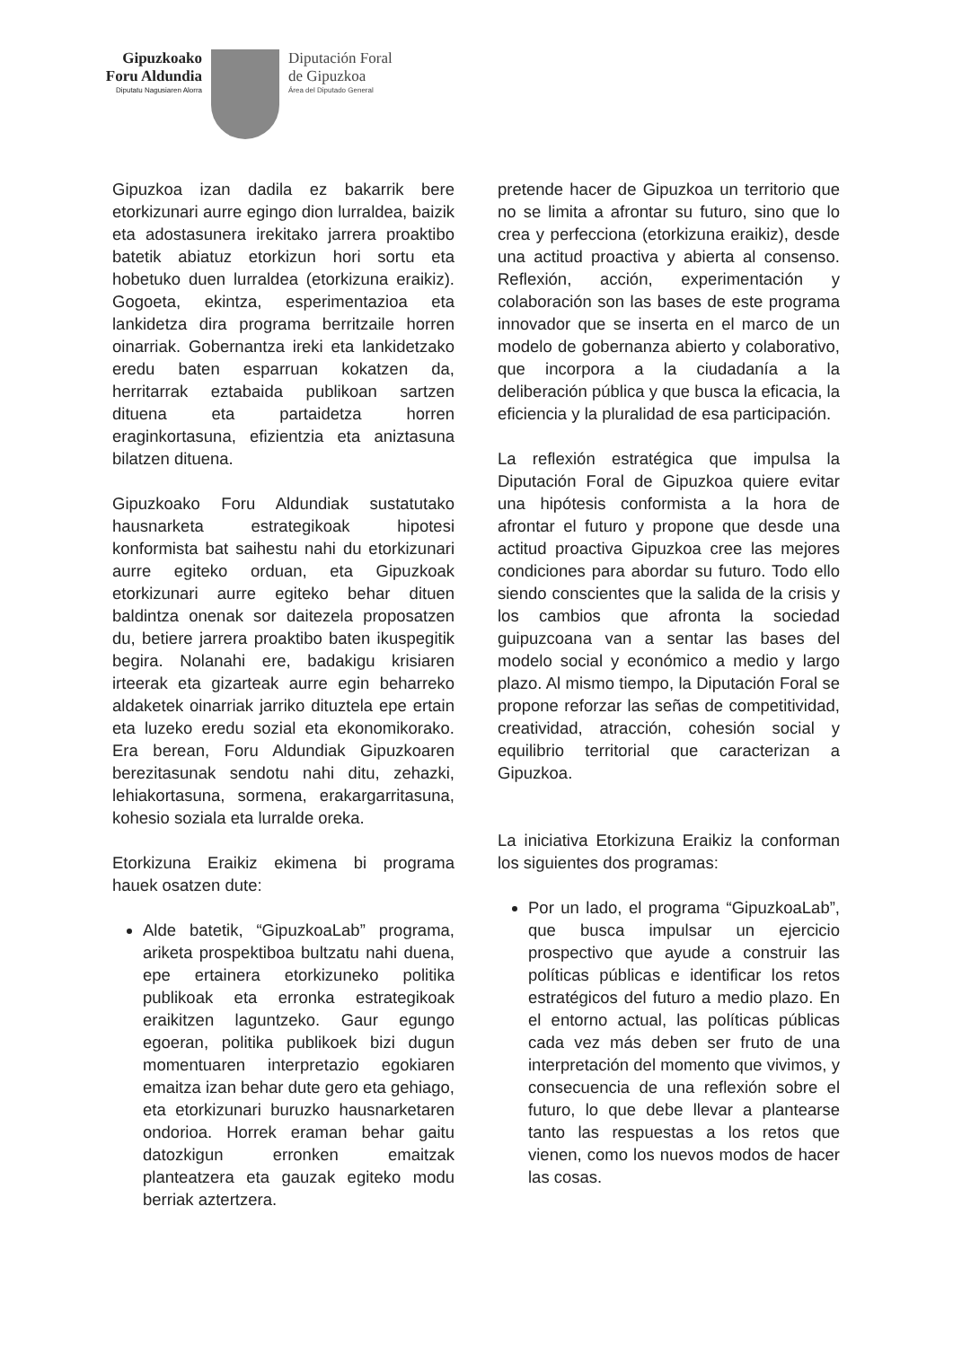Gipuzkoako
Foru Aldundia
Diputatu Nagusiaren Alorra
Diputación Foral
de Gipuzkoa
Área del Diputado General
Gipuzkoa izan dadila ez bakarrik bere etorkizunari aurre egingo dion lurraldea, baizik eta adostasunera irekitako jarrera proaktibo batetik abiatuz etorkizun hori sortu eta hobetuko duen lurraldea (etorkizuna eraikiz). Gogoeta, ekintza, esperimentazioa eta lankidetza dira programa berritzaile horren oinarriak. Gobernantza ireki eta lankidetzako eredu baten esparruan kokatzen da, herritarrak eztabaida publikoan sartzen dituena eta partaidetza horren eraginkortasuna, efizientzia eta aniztasuna bilatzen dituena.
Gipuzkoako Foru Aldundiak sustatutako hausnarketa estrategikoak hipotesi konformista bat saihestu nahi du etorkizunari aurre egiteko orduan, eta Gipuzkoak etorkizunari aurre egiteko behar dituen baldintza onenak sor daitezela proposatzen du, betiere jarrera proaktibo baten ikuspegitik begira. Nolanahi ere, badakigu krisiaren irteerak eta gizarteak aurre egin beharreko aldaketek oinarriak jarriko dituztela epe ertain eta luzeko eredu sozial eta ekonomikorako. Era berean, Foru Aldundiak Gipuzkoaren berezitasunak sendotu nahi ditu, zehazki, lehiakortasuna, sormena, erakargarritasuna, kohesio soziala eta lurralde oreka.
Etorkizuna Eraikiz ekimena bi programa hauek osatzen dute:
Alde batetik, “GipuzkoaLab” programa, ariketa prospektiboa bultzatu nahi duena, epe ertainera etorkizuneko politika publikoak eta erronka estrategikoak eraikitzen laguntzeko. Gaur egungo egoeran, politika publikoek bizi dugun momentuaren interpretazio egokiaren emaitza izan behar dute gero eta gehiago, eta etorkizunari buruzko hausnarketaren ondorioa. Horrek eraman behar gaitu datozkigun erronken emaitzak planteatzera eta gauzak egiteko modu berriak aztertzera.
pretende hacer de Gipuzkoa un territorio que no se limita a afrontar su futuro, sino que lo crea y perfecciona (etorkizuna eraikiz), desde una actitud proactiva y abierta al consenso. Reflexión, acción, experimentación y colaboración son las bases de este programa innovador que se inserta en el marco de un modelo de gobernanza abierto y colaborativo, que incorpora a la ciudadanía a la deliberación pública y que busca la eficacia, la eficiencia y la pluralidad de esa participación.
La reflexión estratégica que impulsa la Diputación Foral de Gipuzkoa quiere evitar una hipótesis conformista a la hora de afrontar el futuro y propone que desde una actitud proactiva Gipuzkoa cree las mejores condiciones para abordar su futuro. Todo ello siendo conscientes que la salida de la crisis y los cambios que afronta la sociedad guipuzcoana van a sentar las bases del modelo social y económico a medio y largo plazo. Al mismo tiempo, la Diputación Foral se propone reforzar las señas de competitividad, creatividad, atracción, cohesión social y equilibrio territorial que caracterizan a Gipuzkoa.
La iniciativa Etorkizuna Eraikiz la conforman los siguientes dos programas:
Por un lado, el programa “GipuzkoaLab”, que busca impulsar un ejercicio prospectivo que ayude a construir las políticas públicas e identificar los retos estratégicos del futuro a medio plazo. En el entorno actual, las políticas públicas cada vez más deben ser fruto de una interpretación del momento que vivimos, y consecuencia de una reflexión sobre el futuro, lo que debe llevar a plantearse tanto las respuestas a los retos que vienen, como los nuevos modos de hacer las cosas.